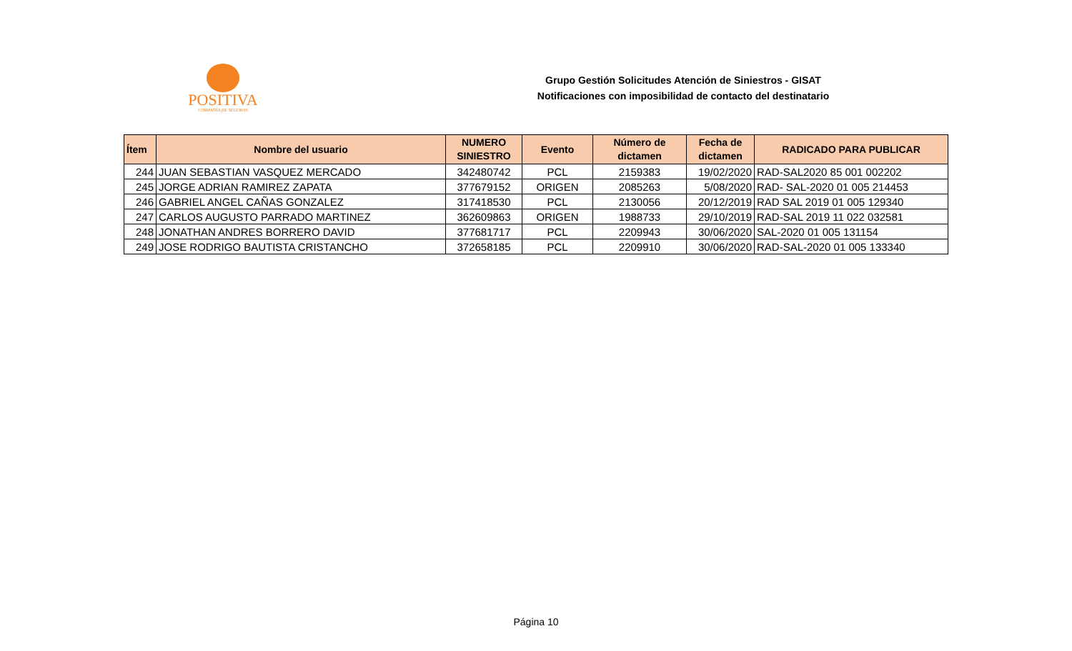POSITIVA
COMPAÑÍA DE SEGUROS
Grupo Gestión Solicitudes Atención de Siniestros - GISAT
Notificaciones con imposibilidad de contacto del destinatario
| Ítem | Nombre del usuario | NUMERO SINIESTRO | Evento | Número de dictamen | Fecha de dictamen | RADICADO PARA PUBLICAR |
| --- | --- | --- | --- | --- | --- | --- |
| 244 | JUAN SEBASTIAN VASQUEZ MERCADO | 342480742 | PCL | 2159383 | 19/02/2020 | RAD-SAL2020 85 001 002202 |
| 245 | JORGE ADRIAN RAMIREZ ZAPATA | 377679152 | ORIGEN | 2085263 | 5/08/2020 | RAD- SAL-2020 01 005 214453 |
| 246 | GABRIEL ANGEL CAÑAS GONZALEZ | 317418530 | PCL | 2130056 | 20/12/2019 | RAD SAL 2019 01 005 129340 |
| 247 | CARLOS AUGUSTO PARRADO MARTINEZ | 362609863 | ORIGEN | 1988733 | 29/10/2019 | RAD-SAL 2019 11 022 032581 |
| 248 | JONATHAN ANDRES BORRERO DAVID | 377681717 | PCL | 2209943 | 30/06/2020 | SAL-2020 01 005 131154 |
| 249 | JOSE RODRIGO BAUTISTA CRISTANCHO | 372658185 | PCL | 2209910 | 30/06/2020 | RAD-SAL-2020 01 005 133340 |
Página 10